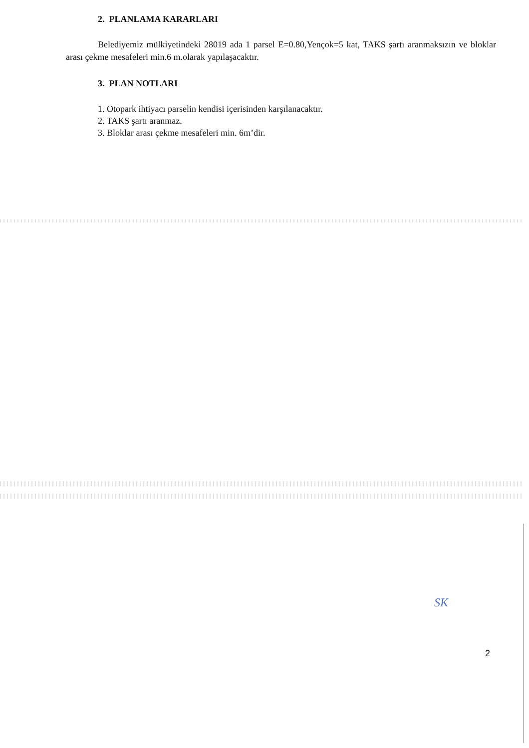2. PLANLAMA KARARLARI
Belediyemiz mülkiyetindeki 28019 ada 1 parsel E=0.80,Yençok=5 kat, TAKS şartı aranmaksızın ve bloklar arası çekme mesafeleri min.6 m.olarak yapılaşacaktır.
3. PLAN NOTLARI
1. Otopark ihtiyacı parselin kendisi içerisinden karşılanacaktır.
2. TAKS şartı aranmaz.
3. Bloklar arası çekme mesafeleri min. 6m’dir.
SK
2